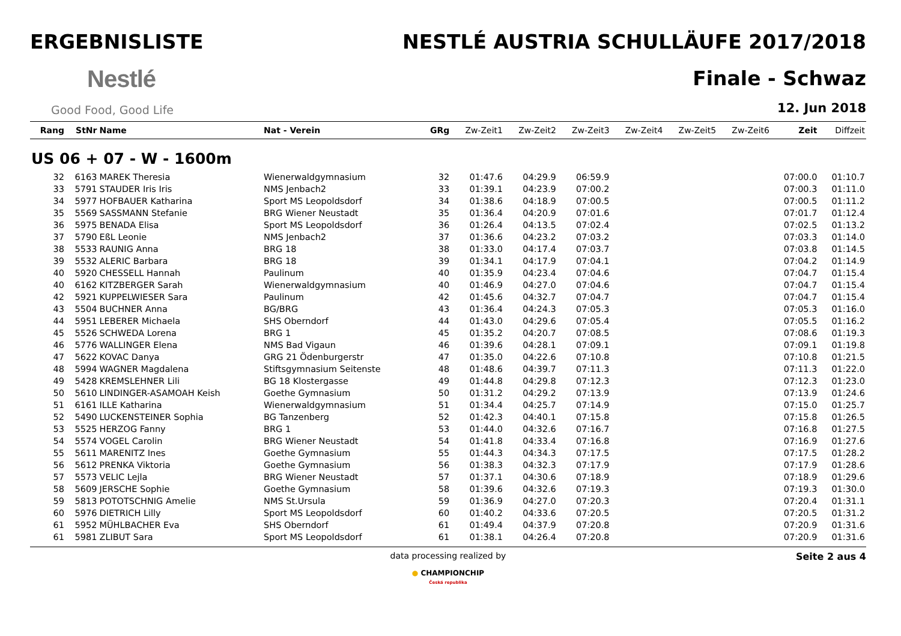ERGEBNISLISTE
Nestlé
Good Food, Good Life
NESTLÉ AUSTRIA SCHULLÄUFE 2017/2018
Finale - Schwaz
12. Jun 2018
| Rang | StNr | Name | Nat - Verein | GRg | Zw-Zeit1 | Zw-Zeit2 | Zw-Zeit3 | Zw-Zeit4 | Zw-Zeit5 | Zw-Zeit6 | Zeit | Diffzeit |
| --- | --- | --- | --- | --- | --- | --- | --- | --- | --- | --- | --- | --- |
| US 06 + 07 - W - 1600m | | | | | | | | | | | | |
| 32 | 6163 | MAREK Theresia | Wienerwaldgymnasium | 32 | 01:47.6 | 04:29.9 | 06:59.9 | | | | 07:00.0 | 01:10.7 |
| 33 | 5791 | STAUDER Iris Iris | NMS Jenbach2 | 33 | 01:39.1 | 04:23.9 | 07:00.2 | | | | 07:00.3 | 01:11.0 |
| 34 | 5977 | HOFBAUER Katharina | Sport MS Leopoldsdorf | 34 | 01:38.6 | 04:18.9 | 07:00.5 | | | | 07:00.5 | 01:11.2 |
| 35 | 5569 | SASSMANN Stefanie | BRG Wiener Neustadt | 35 | 01:36.4 | 04:20.9 | 07:01.6 | | | | 07:01.7 | 01:12.4 |
| 36 | 5975 | BENADA Elisa | Sport MS Leopoldsdorf | 36 | 01:26.4 | 04:13.5 | 07:02.4 | | | | 07:02.5 | 01:13.2 |
| 37 | 5790 | EßL Leonie | NMS Jenbach2 | 37 | 01:36.6 | 04:23.2 | 07:03.2 | | | | 07:03.3 | 01:14.0 |
| 38 | 5533 | RAUNIG Anna | BRG 18 | 38 | 01:33.0 | 04:17.4 | 07:03.7 | | | | 07:03.8 | 01:14.5 |
| 39 | 5532 | ALERIC Barbara | BRG 18 | 39 | 01:34.1 | 04:17.9 | 07:04.1 | | | | 07:04.2 | 01:14.9 |
| 40 | 5920 | CHESSELL Hannah | Paulinum | 40 | 01:35.9 | 04:23.4 | 07:04.6 | | | | 07:04.7 | 01:15.4 |
| 40 | 6162 | KITZBERGER Sarah | Wienerwaldgymnasium | 40 | 01:46.9 | 04:27.0 | 07:04.6 | | | | 07:04.7 | 01:15.4 |
| 42 | 5921 | KUPPELWIESER Sara | Paulinum | 42 | 01:45.6 | 04:32.7 | 07:04.7 | | | | 07:04.7 | 01:15.4 |
| 43 | 5504 | BUCHNER Anna | BG/BRG | 43 | 01:36.4 | 04:24.3 | 07:05.3 | | | | 07:05.3 | 01:16.0 |
| 44 | 5951 | LEBERER Michaela | SHS Oberndorf | 44 | 01:43.0 | 04:29.6 | 07:05.4 | | | | 07:05.5 | 01:16.2 |
| 45 | 5526 | SCHWEDA Lorena | BRG 1 | 45 | 01:35.2 | 04:20.7 | 07:08.5 | | | | 07:08.6 | 01:19.3 |
| 46 | 5776 | WALLINGER Elena | NMS Bad Vigaun | 46 | 01:39.6 | 04:28.1 | 07:09.1 | | | | 07:09.1 | 01:19.8 |
| 47 | 5622 | KOVAC Danya | GRG 21 Ödenburgerstr | 47 | 01:35.0 | 04:22.6 | 07:10.8 | | | | 07:10.8 | 01:21.5 |
| 48 | 5994 | WAGNER Magdalena | Stiftsgymnasium Seitenste | 48 | 01:48.6 | 04:39.7 | 07:11.3 | | | | 07:11.3 | 01:22.0 |
| 49 | 5428 | KREMSLEHNER Lili | BG 18 Klostergasse | 49 | 01:44.8 | 04:29.8 | 07:12.3 | | | | 07:12.3 | 01:23.0 |
| 50 | 5610 | LINDINGER-ASAMOAH Keish | Goethe Gymnasium | 50 | 01:31.2 | 04:29.2 | 07:13.9 | | | | 07:13.9 | 01:24.6 |
| 51 | 6161 | ILLE Katharina | Wienerwaldgymnasium | 51 | 01:34.4 | 04:25.7 | 07:14.9 | | | | 07:15.0 | 01:25.7 |
| 52 | 5490 | LUCKENSTEINER Sophia | BG Tanzenberg | 52 | 01:42.3 | 04:40.1 | 07:15.8 | | | | 07:15.8 | 01:26.5 |
| 53 | 5525 | HERZOG Fanny | BRG 1 | 53 | 01:44.0 | 04:32.6 | 07:16.7 | | | | 07:16.8 | 01:27.5 |
| 54 | 5574 | VOGEL Carolin | BRG Wiener Neustadt | 54 | 01:41.8 | 04:33.4 | 07:16.8 | | | | 07:16.9 | 01:27.6 |
| 55 | 5611 | MARENITZ Ines | Goethe Gymnasium | 55 | 01:44.3 | 04:34.3 | 07:17.5 | | | | 07:17.5 | 01:28.2 |
| 56 | 5612 | PRENKA Viktoria | Goethe Gymnasium | 56 | 01:38.3 | 04:32.3 | 07:17.9 | | | | 07:17.9 | 01:28.6 |
| 57 | 5573 | VELIC Lejla | BRG Wiener Neustadt | 57 | 01:37.1 | 04:30.6 | 07:18.9 | | | | 07:18.9 | 01:29.6 |
| 58 | 5609 | JERSCHE Sophie | Goethe Gymnasium | 58 | 01:39.6 | 04:32.6 | 07:19.3 | | | | 07:19.3 | 01:30.0 |
| 59 | 5813 | POTOTSCHNIG Amelie | NMS St.Ursula | 59 | 01:36.9 | 04:27.0 | 07:20.3 | | | | 07:20.4 | 01:31.1 |
| 60 | 5976 | DIETRICH Lilly | Sport MS Leopoldsdorf | 60 | 01:40.2 | 04:33.6 | 07:20.5 | | | | 07:20.5 | 01:31.2 |
| 61 | 5952 | MÜHLBACHER Eva | SHS Oberndorf | 61 | 01:49.4 | 04:37.9 | 07:20.8 | | | | 07:20.9 | 01:31.6 |
| 61 | 5981 | ZLIBUT Sara | Sport MS Leopoldsdorf | 61 | 01:38.1 | 04:26.4 | 07:20.8 | | | | 07:20.9 | 01:31.6 |
data processing realized by
● CHAMPIONCHIP
Česká republika
Seite 2 aus 4